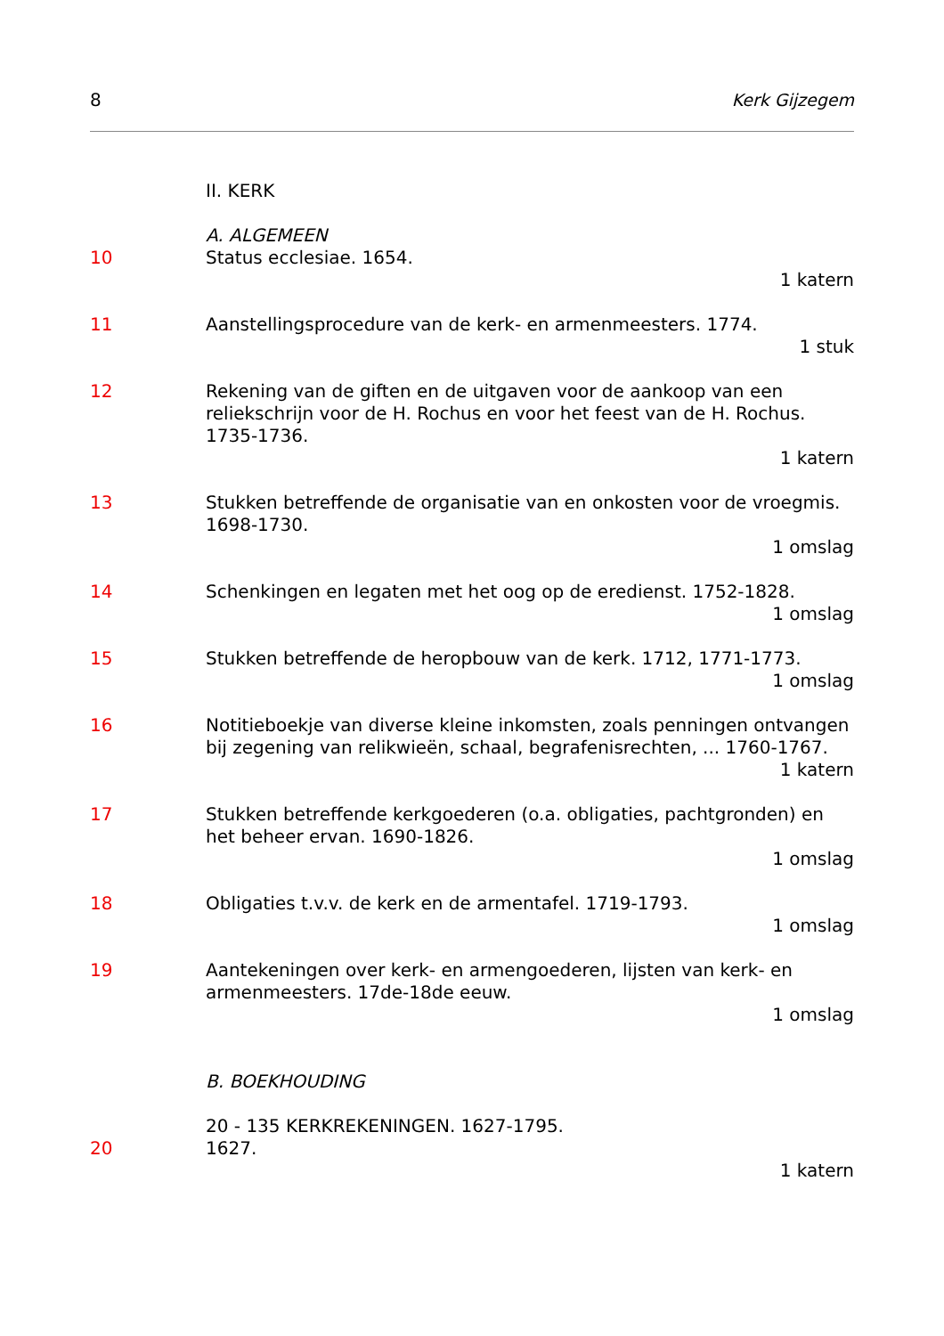8 Kerk Gijzegem
II. KERK
A. ALGEMEEN
10 Status ecclesiae. 1654.
1 katern
11 Aanstellingsprocedure van de kerk- en armenmeesters. 1774.
1 stuk
12 Rekening van de giften en de uitgaven voor de aankoop van een reliekschrijn voor de H. Rochus en voor het feest van de H. Rochus. 1735-1736.
1 katern
13 Stukken betreffende de organisatie van en onkosten voor de vroegmis. 1698-1730.
1 omslag
14 Schenkingen en legaten met het oog op de eredienst. 1752-1828.
1 omslag
15 Stukken betreffende de heropbouw van de kerk. 1712, 1771-1773.
1 omslag
16 Notitieboekje van diverse kleine inkomsten, zoals penningen ontvangen bij zegening van relikwieën, schaal, begrafenisrechten, ... 1760-1767.
1 katern
17 Stukken betreffende kerkgoederen (o.a. obligaties, pachtgronden) en het beheer ervan. 1690-1826.
1 omslag
18 Obligaties t.v.v. de kerk en de armentafel. 1719-1793.
1 omslag
19 Aantekeningen over kerk- en armengoederen, lijsten van kerk- en armenmeesters. 17de-18de eeuw.
1 omslag
B. BOEKHOUDING
20 - 135 KERKREKENINGEN. 1627-1795.
20 1627.
1 katern